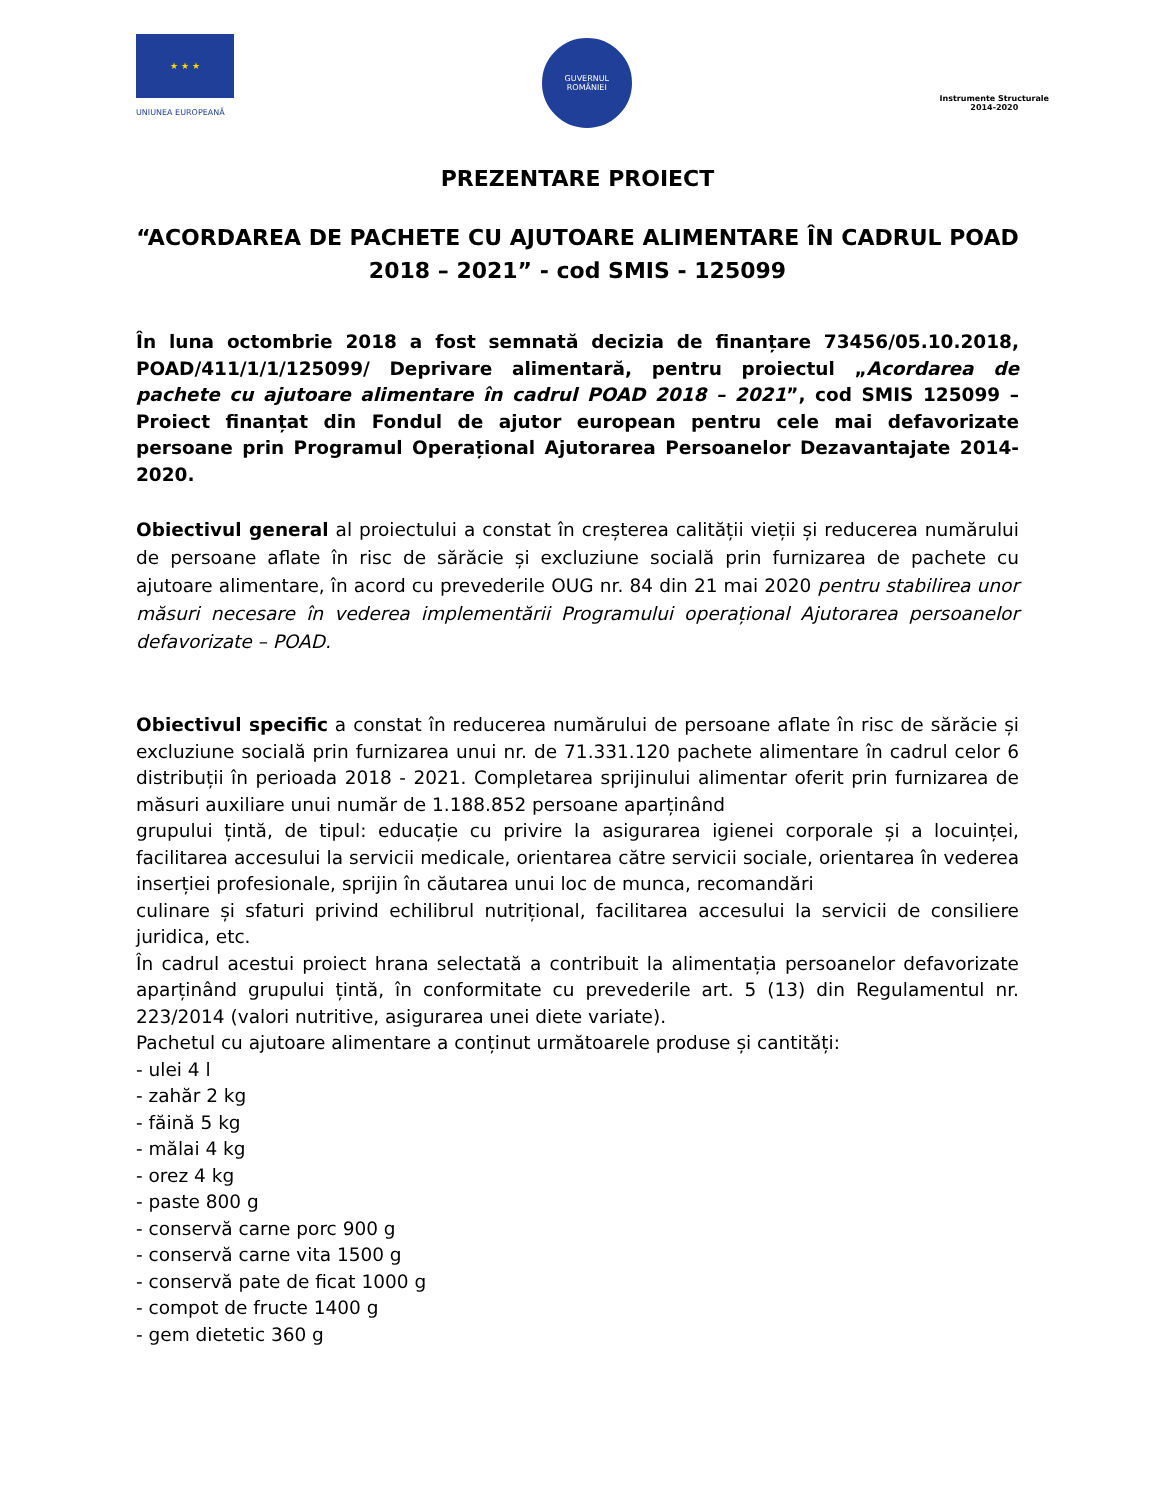★ ★ ★
UNIUNEA EUROPEANĂ
GUVERNUL
ROMÂNIEI
Instrumente Structurale
2014-2020
PREZENTARE PROIECT
“ACORDAREA DE PACHETE CU AJUTOARE ALIMENTARE ÎN CADRUL POAD 2018 – 2021” - cod SMIS - 125099
În luna octombrie 2018 a fost semnată decizia de finanțare 73456/05.10.2018, POAD/411/1/1/125099/ Deprivare alimentară, pentru proiectul „Acordarea de pachete cu ajutoare alimentare în cadrul POAD 2018 – 2021”, cod SMIS 125099 – Proiect finanțat din Fondul de ajutor european pentru cele mai defavorizate persoane prin Programul Operațional Ajutorarea Persoanelor Dezavantajate 2014-2020.
Obiectivul general al proiectului a constat în creșterea calității vieții și reducerea numărului de persoane aflate în risc de sărăcie și excluziune socială prin furnizarea de pachete cu ajutoare alimentare, în acord cu prevederile OUG nr. 84 din 21 mai 2020 pentru stabilirea unor măsuri necesare în vederea implementării Programului operațional Ajutorarea persoanelor defavorizate – POAD.
Obiectivul specific a constat în reducerea numărului de persoane aflate în risc de sărăcie și excluziune socială prin furnizarea unui nr. de 71.331.120 pachete alimentare în cadrul celor 6 distribuții în perioada 2018 - 2021. Completarea sprijinului alimentar oferit prin furnizarea de măsuri auxiliare unui număr de 1.188.852 persoane aparținând
grupului țintă, de tipul: educație cu privire la asigurarea igienei corporale și a locuinței, facilitarea accesului la servicii medicale, orientarea către servicii sociale, orientarea în vederea inserției profesionale, sprijin în căutarea unui loc de munca, recomandări
culinare și sfaturi privind echilibrul nutrițional, facilitarea accesului la servicii de consiliere juridica, etc.
În cadrul acestui proiect hrana selectată a contribuit la alimentația persoanelor defavorizate aparținând grupului țintă, în conformitate cu prevederile art. 5 (13) din Regulamentul nr. 223/2014 (valori nutritive, asigurarea unei diete variate).
Pachetul cu ajutoare alimentare a conținut următoarele produse și cantități:
- ulei 4 l
- zahăr 2 kg
- făină 5 kg
- mălai 4 kg
- orez 4 kg
- paste 800 g
- conservă carne porc 900 g
- conservă carne vita 1500 g
- conservă pate de ficat 1000 g
- compot de fructe 1400 g
- gem dietetic 360 g